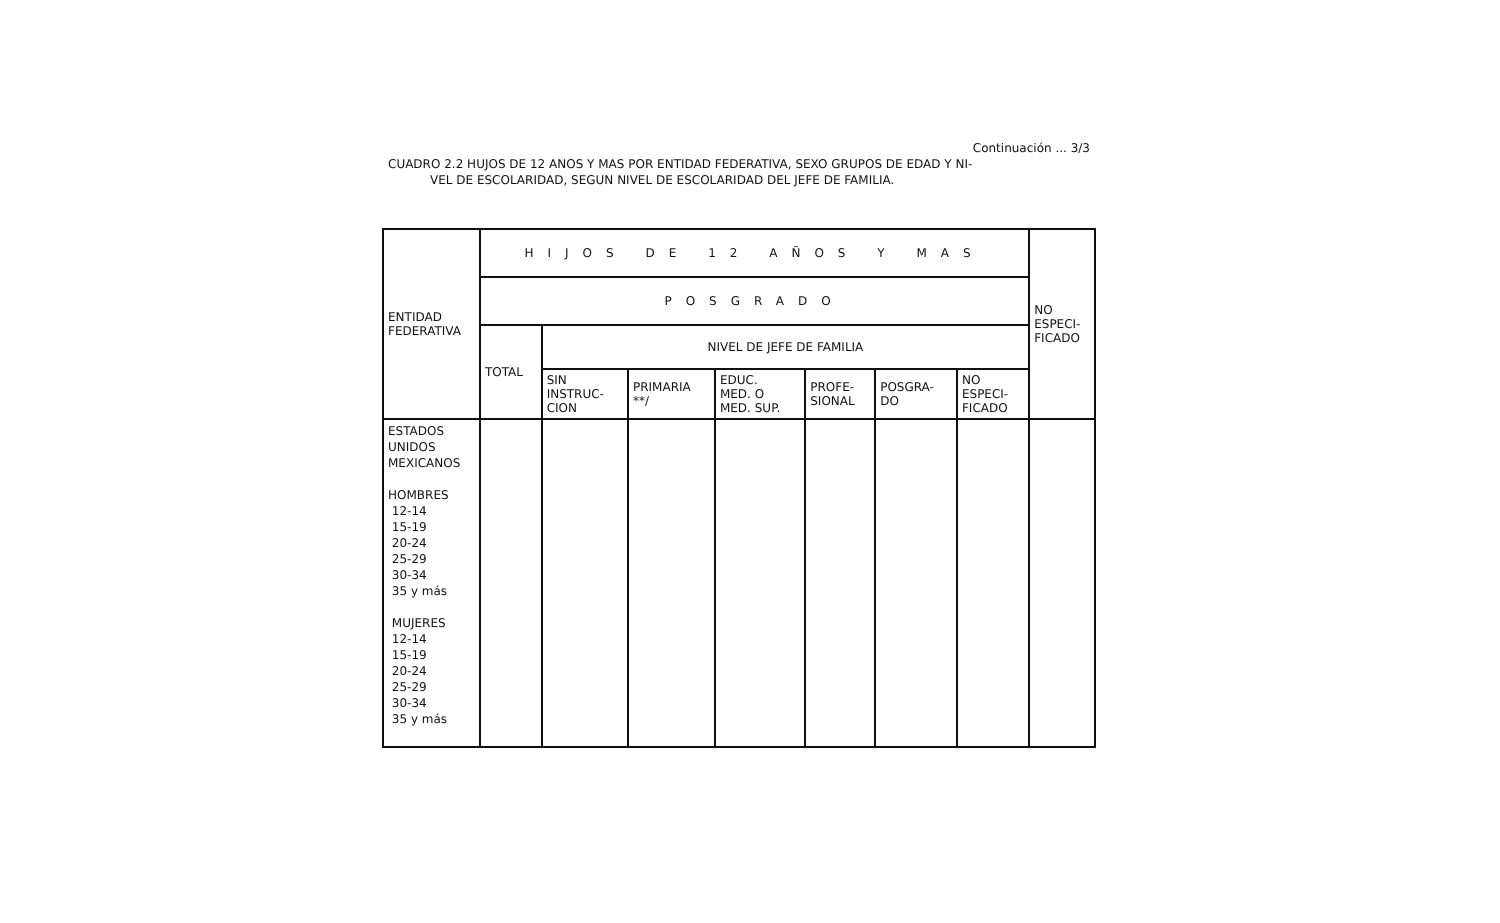Continuación ... 3/3
CUADRO 2.2 HUJOS DE 12 ANOS Y MAS POR ENTIDAD FEDERATIVA, SEXO GRUPOS DE EDAD Y NI-
VEL DE ESCOLARIDAD, SEGUN NIVEL DE ESCOLARIDAD DEL JEFE DE FAMILIA.
| ENTIDAD FEDERATIVA | HIJOS DE 12 AÑOS Y MAS | | | | | | | NO ESPECI- FICADO |
| --- | --- | --- | --- | --- | --- | --- | --- | --- |
| | POSGRADO | | | | | | | |
| | TOTAL | NIVEL DE JEFE DE FAMILIA | | | | | | |
| | | SIN INSTRUC- CION | PRIMARIA **/ | EDUC. MED. O MED. SUP. | PROFE- SIONAL | POSGRA- DO | NO ESPECI- FICADO | |
| ESTADOS UNIDOS MEXICANOS HOMBRES 12-14 15-19 20-24 25-29 30-34 35 y más MUJERES 12-14 15-19 20-24 25-29 30-34 35 y más | | | | | | | | |